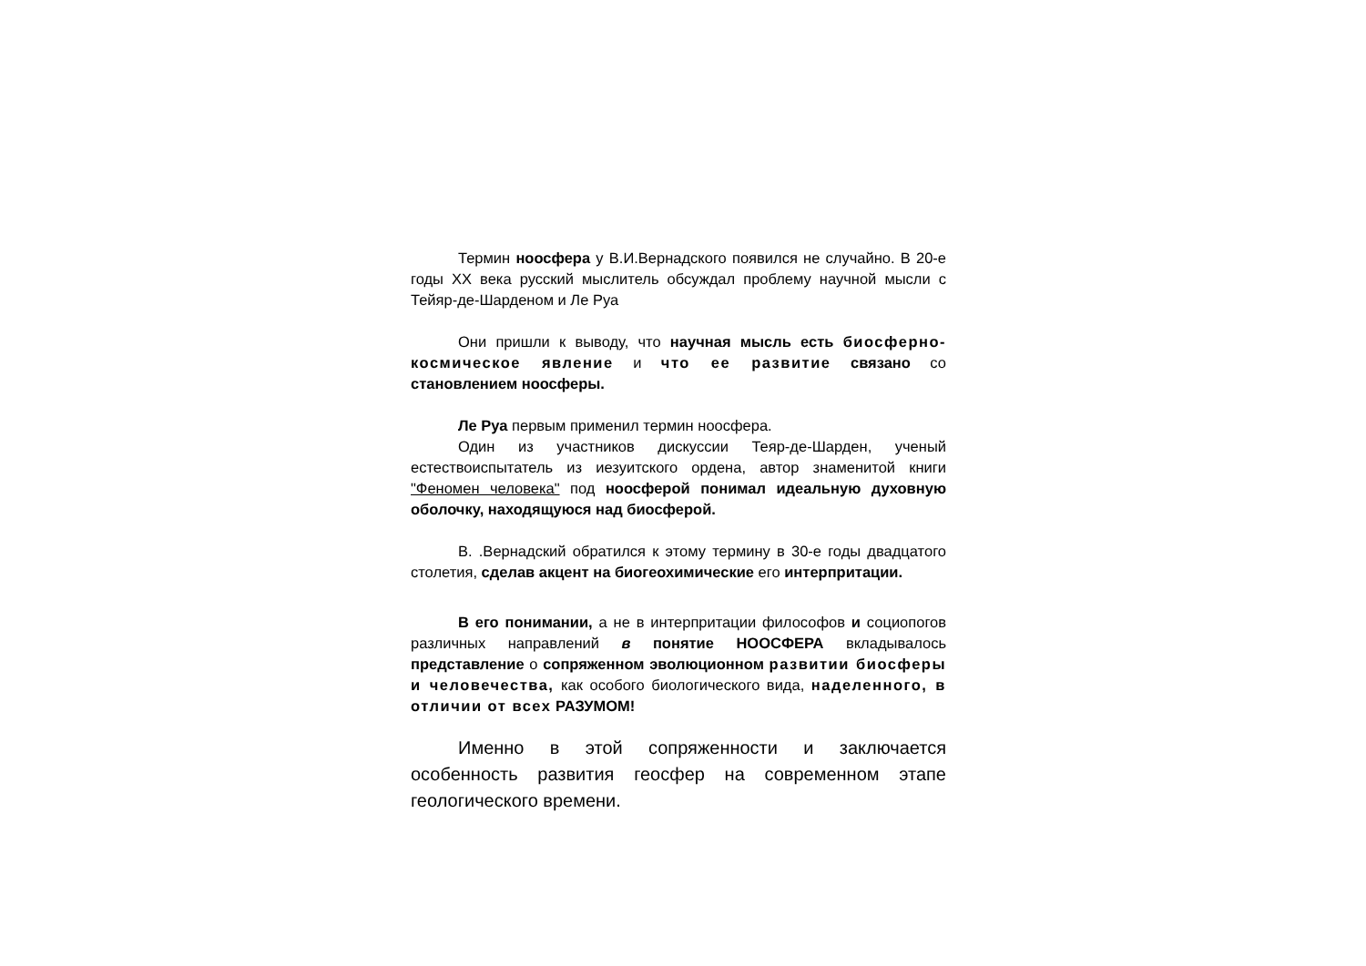Термин ноосфера у В.И.Вернадского появился не случайно. В 20-е годы XX века русский мыслитель обсуждал проблему научной мысли с Тейяр-де-Шарденом и Ле Руа
Они пришли к выводу, что научная мысль есть биосферно-космическое явление и что ее развитие связано со становлением ноосферы.
Ле Руа первым применил термин ноосфера.
Один из участников дискуссии Теяр-де-Шарден, ученый естествоиспытатель из иезуитского ордена, автор знаменитой книги "Феномен человека" под ноосферой понимал идеальную духовную оболочку, находящуюся над биосферой.
В. .Вернадский обратился к этому термину в 30-е годы двадцатого столетия, сделав акцент на биогеохимические его интерпритации.
В его понимании, а не в интерпритации философов и социопогов различных направлений в понятие НООСФЕРА вкладывалось представление о сопряженном эволюционном развитии биосферы и человечества, как особого биологического вида, наделенного, в отличии от всех РАЗУМОМ!
Именно в этой сопряженности и заключается особенность развития геосфер на современном этапе геологического времени.